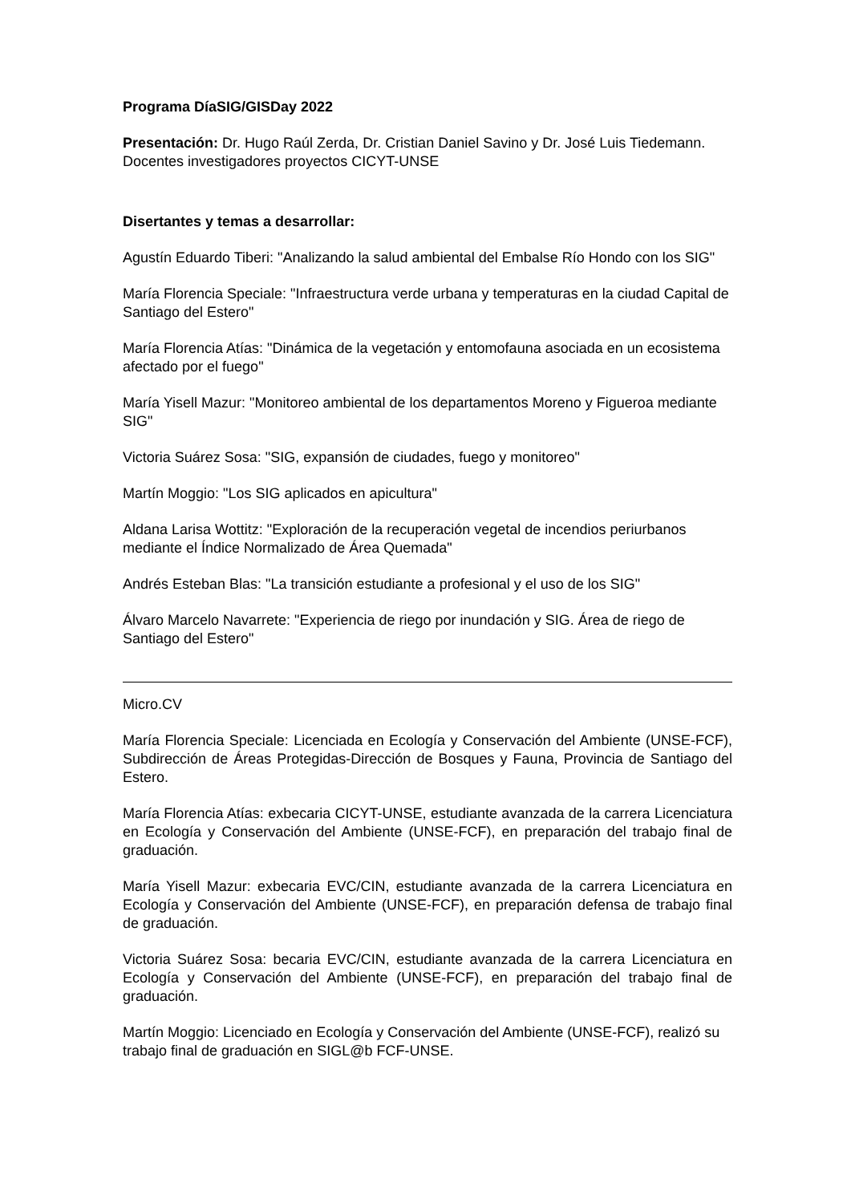Programa DíaSIG/GISDay 2022
Presentación: Dr. Hugo Raúl Zerda, Dr. Cristian Daniel Savino y Dr. José Luis Tiedemann. Docentes investigadores proyectos CICYT-UNSE
Disertantes y temas a desarrollar:
Agustín Eduardo Tiberi: "Analizando la salud ambiental del Embalse Río Hondo con los SIG"
María Florencia Speciale: "Infraestructura verde urbana y temperaturas en la ciudad Capital de Santiago del Estero"
María Florencia Atías: "Dinámica de la vegetación y entomofauna asociada en un ecosistema afectado por el fuego"
María Yisell Mazur: "Monitoreo ambiental de los departamentos Moreno y Figueroa mediante SIG"
Victoria Suárez Sosa: "SIG, expansión de ciudades, fuego y monitoreo"
Martín Moggio: "Los SIG aplicados en apicultura"
Aldana Larisa Wottitz: "Exploración de la recuperación vegetal de incendios periurbanos mediante el Índice Normalizado de Área Quemada"
Andrés Esteban Blas: "La transición estudiante a profesional y el uso de los SIG"
Álvaro Marcelo Navarrete: "Experiencia de riego por inundación y SIG. Área de riego de Santiago del Estero"
Micro.CV
María Florencia Speciale: Licenciada en Ecología y Conservación del Ambiente (UNSE-FCF), Subdirección de Áreas Protegidas-Dirección de Bosques y Fauna, Provincia de Santiago del Estero.
María Florencia Atías: exbecaria CICYT-UNSE, estudiante avanzada de la carrera Licenciatura en Ecología y Conservación del Ambiente (UNSE-FCF), en preparación del trabajo final de graduación.
María Yisell Mazur: exbecaria EVC/CIN, estudiante avanzada de la carrera Licenciatura en Ecología y Conservación del Ambiente (UNSE-FCF), en preparación defensa de trabajo final de graduación.
Victoria Suárez Sosa: becaria EVC/CIN, estudiante avanzada de la carrera Licenciatura en Ecología y Conservación del Ambiente (UNSE-FCF), en preparación del trabajo final de graduación.
Martín Moggio: Licenciado en Ecología y Conservación del Ambiente (UNSE-FCF), realizó su trabajo final de graduación en SIGL@b FCF-UNSE.